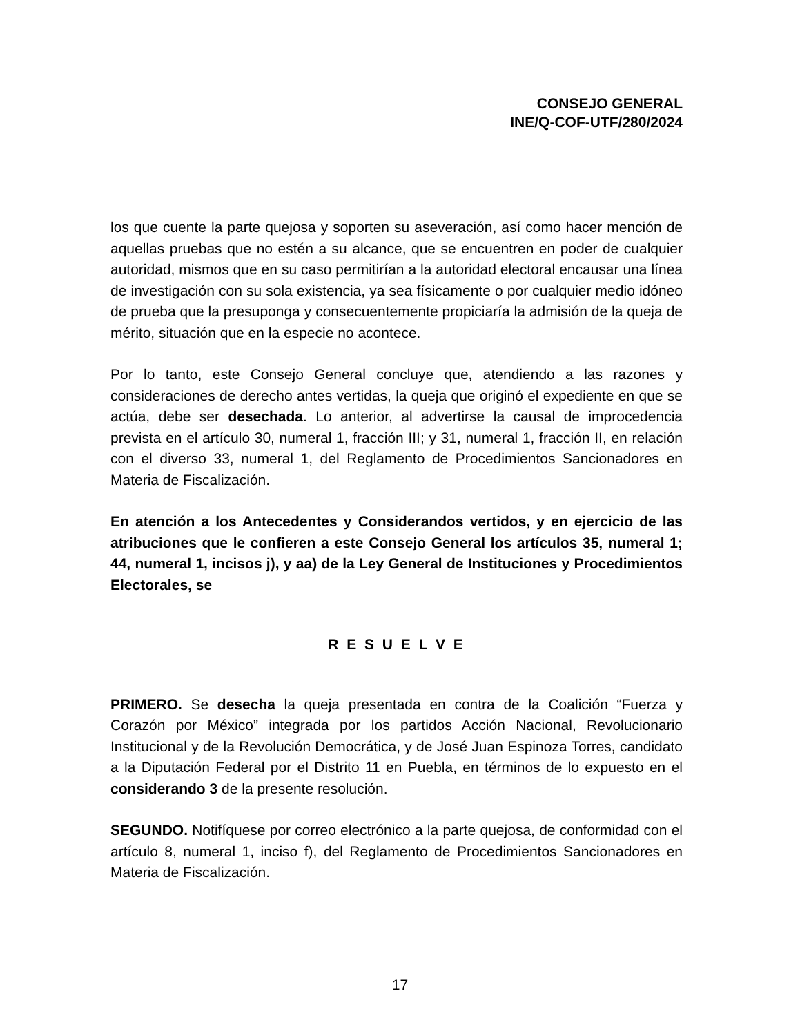CONSEJO GENERAL
INE/Q-COF-UTF/280/2024
los que cuente la parte quejosa y soporten su aseveración, así como hacer mención de aquellas pruebas que no estén a su alcance, que se encuentren en poder de cualquier autoridad, mismos que en su caso permitirían a la autoridad electoral encausar una línea de investigación con su sola existencia, ya sea físicamente o por cualquier medio idóneo de prueba que la presuponga y consecuentemente propiciaría la admisión de la queja de mérito, situación que en la especie no acontece.
Por lo tanto, este Consejo General concluye que, atendiendo a las razones y consideraciones de derecho antes vertidas, la queja que originó el expediente en que se actúa, debe ser desechada. Lo anterior, al advertirse la causal de improcedencia prevista en el artículo 30, numeral 1, fracción III; y 31, numeral 1, fracción II, en relación con el diverso 33, numeral 1, del Reglamento de Procedimientos Sancionadores en Materia de Fiscalización.
En atención a los Antecedentes y Considerandos vertidos, y en ejercicio de las atribuciones que le confieren a este Consejo General los artículos 35, numeral 1; 44, numeral 1, incisos j), y aa) de la Ley General de Instituciones y Procedimientos Electorales, se
R E S U E L V E
PRIMERO. Se desecha la queja presentada en contra de la Coalición “Fuerza y Corazón por México” integrada por los partidos Acción Nacional, Revolucionario Institucional y de la Revolución Democrática, y de José Juan Espinoza Torres, candidato a la Diputación Federal por el Distrito 11 en Puebla, en términos de lo expuesto en el considerando 3 de la presente resolución.
SEGUNDO. Notifíquese por correo electrónico a la parte quejosa, de conformidad con el artículo 8, numeral 1, inciso f), del Reglamento de Procedimientos Sancionadores en Materia de Fiscalización.
17